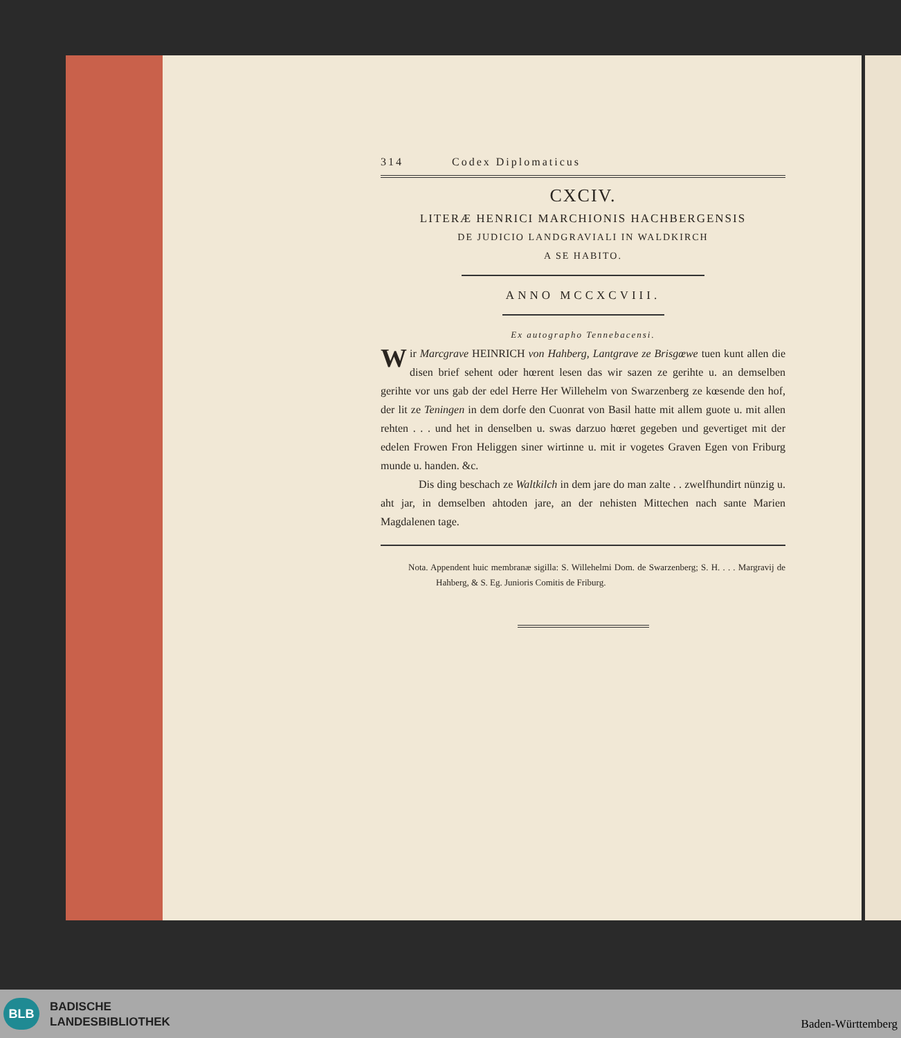314 Codex Diplomaticus
CXCIV.
LITERÆ HENRICI MARCHIONIS HACHBERGENSIS
DE JUDICIO LANDGRAVIALI IN WALDKIRCH
A SE HABITO.
ANNO MCCXCVIII.
Ex autographo Tennebacensi.
Wir Marcgrave HEINRICH von Hahberg, Lantgrave ze Brisgœwe tuen kunt allen die disen brief sehent oder hœrent lesen das wir sazen ze gerihte u. an demselben gerihte vor uns gab der edel Herre Her Willehelm von Swarzenberg ze kœsende den hof, der lit ze Teningen in dem dorfe den Cuonrat von Basil hatte mit allem guote u. mit allen rehten . . . und het in denselben u. swas darzuo hœret gegeben und gevertiget mit der edelen Frowen Fron Heliggen siner wirtinne u. mit ir vogetes Graven Egen von Friburg munde u. handen. &c.
Dis ding beschach ze Waltkilch in dem jare do man zalte . . zwelfhundirt nünzig u. aht jar, in demselben ahtoden jare, an der nehisten Mittechen nach sante Marien Magdalenen tage.
Nota. Appendent huic membranæ sigilla: S. Willehelmi Dom. de Swarzenberg; S. H. . . . Margravij de Hahberg, & S. Eg. Junioris Comitis de Friburg.
BLB
BADISCHE
LANDESBIBLIOTHEK
Baden-Württemberg